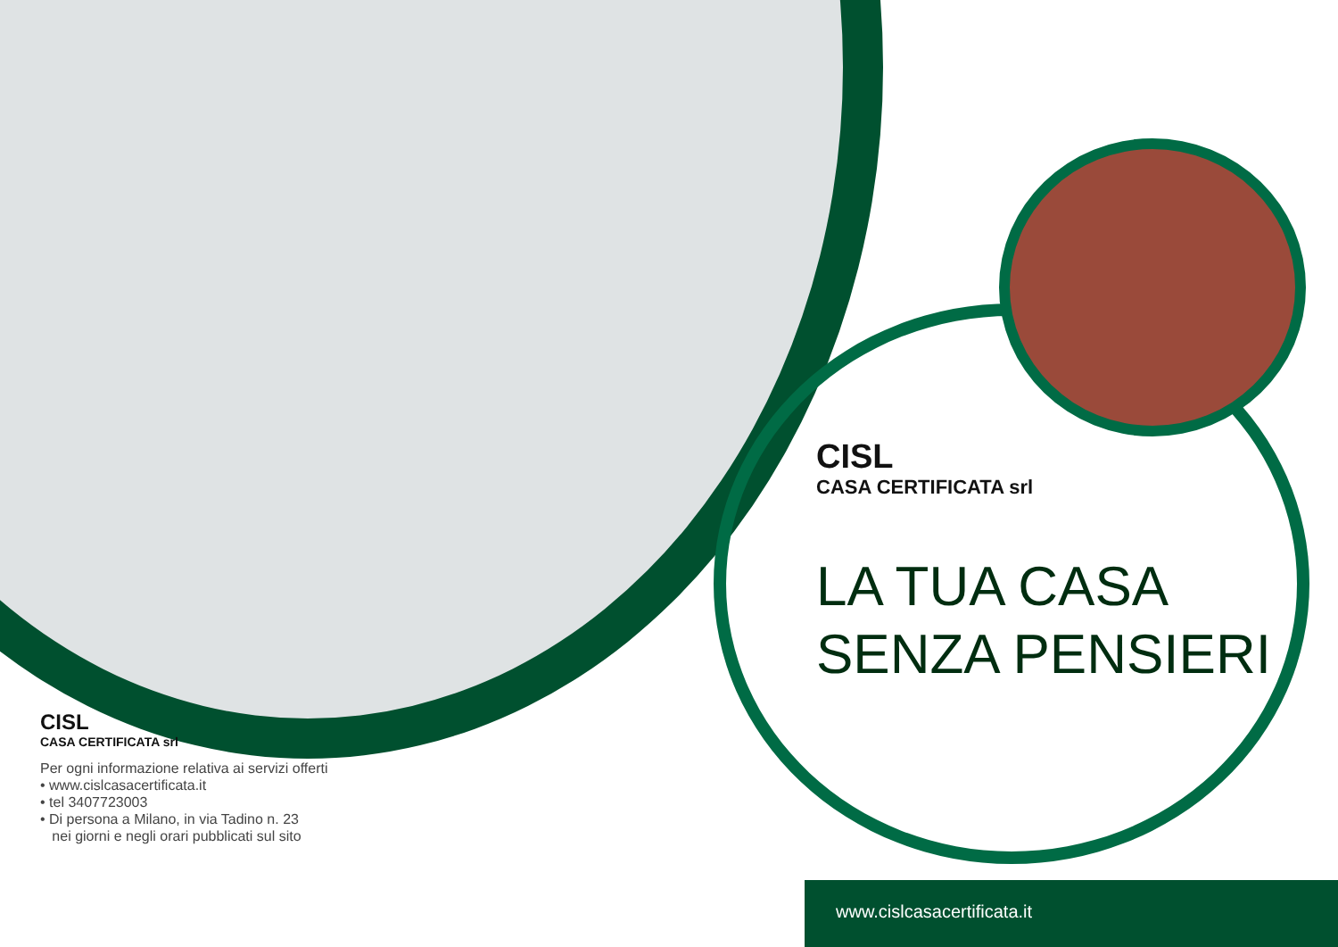CISL
CASA CERTIFICATA srl
LA TUA CASA
SENZA PENSIERI
CISL
CASA CERTIFICATA srl
Per ogni informazione relativa ai servizi offerti
• www.cislcasacertificata.it
• tel 3407723003
• Di persona a Milano, in via Tadino n. 23
nei giorni e negli orari pubblicati sul sito
www.cislcasacertificata.it